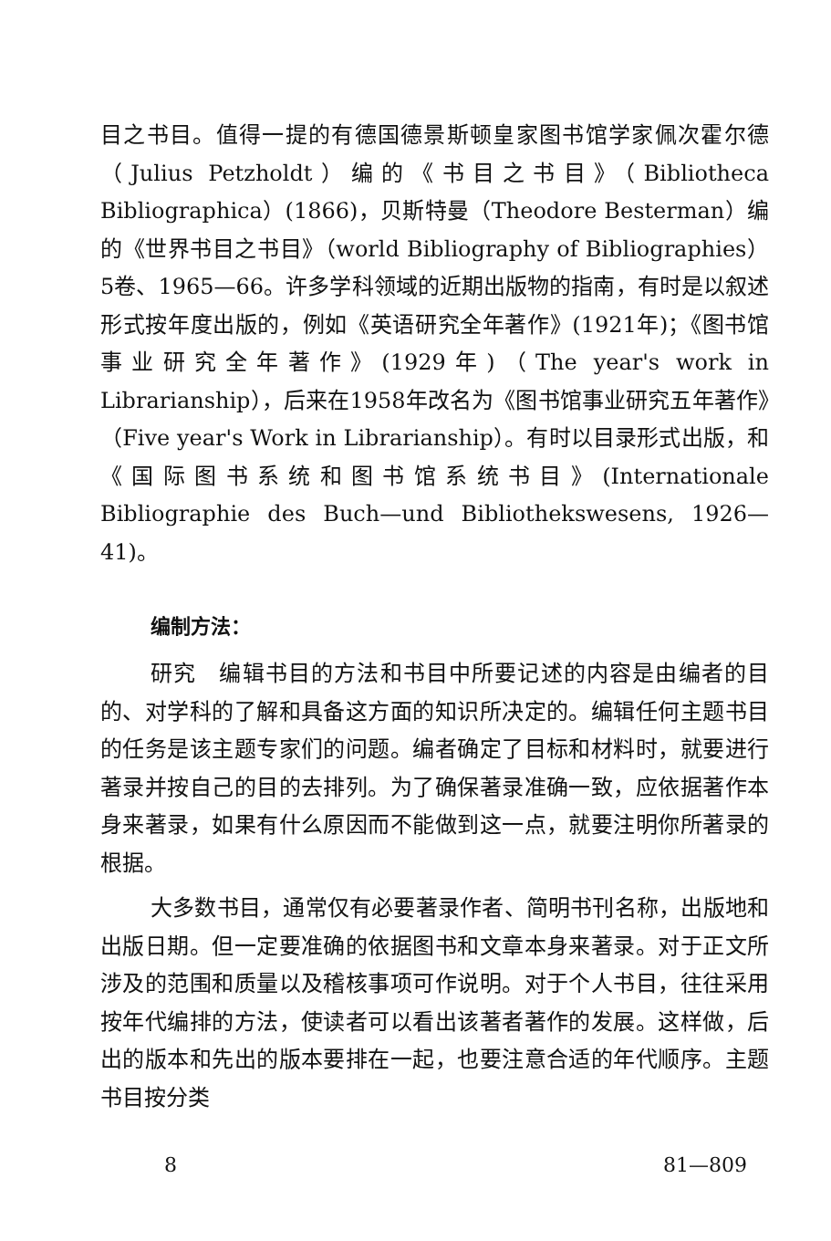目之书目。值得一提的有德国德景斯顿皇家图书馆学家佩次霍尔德（Julius Petzholdt）编的《书目之书目》（Bibliotheca Bibliographica）(1866)，贝斯特曼（Theodore Besterman）编的《世界书目之书目》（world Bibliography of Bibliographies）5卷、1965—66。许多学科领域的近期出版物的指南，有时是以叙述形式按年度出版的，例如《英语研究全年著作》(1921年)；《图书馆事业研究全年著作》(1929年)（The year's work in Librarianship），后来在1958年改名为《图书馆事业研究五年著作》（Five year's Work in Librarianship）。有时以目录形式出版，和《国际图书系统和图书馆系统书目》(Internationale Bibliographie des Buch—und Bibliothekswesens, 1926—41)。
编制方法：
研究　编辑书目的方法和书目中所要记述的内容是由编者的目的、对学科的了解和具备这方面的知识所决定的。编辑任何主题书目的任务是该主题专家们的问题。编者确定了目标和材料时，就要进行著录并按自己的目的去排列。为了确保著录准确一致，应依据著作本身来著录，如果有什么原因而不能做到这一点，就要注明你所著录的根据。
大多数书目，通常仅有必要著录作者、简明书刊名称，出版地和出版日期。但一定要准确的依据图书和文章本身来著录。对于正文所涉及的范围和质量以及稽核事项可作说明。对于个人书目，往往采用按年代编排的方法，使读者可以看出该著者著作的发展。这样做，后出的版本和先出的版本要排在一起，也要注意合适的年代顺序。主题书目按分类
8 81—809